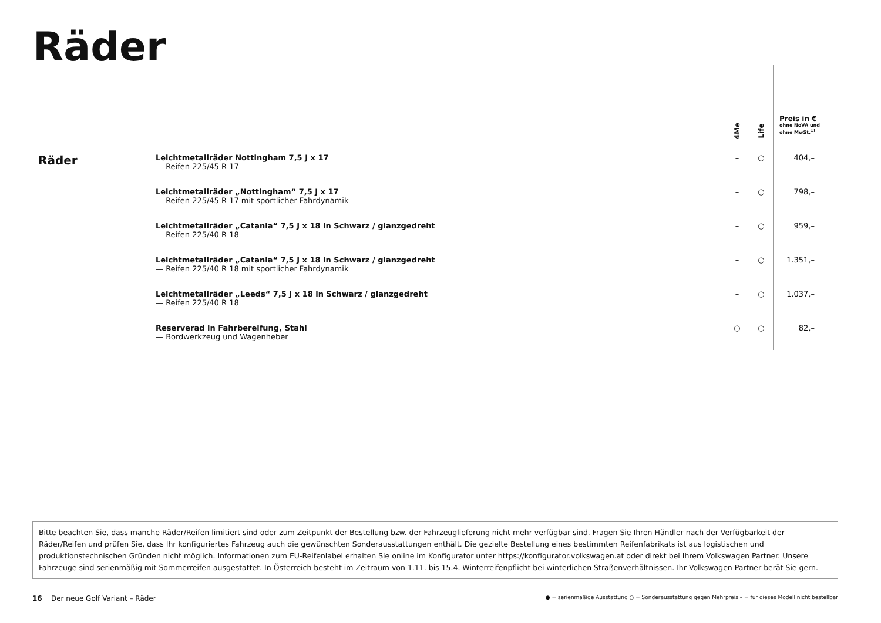Räder
| | | 4Me | Life | Preis in € ohne NoVA und ohne MwSt.<sup>1)</sup> |
| --- | --- | --- | --- | --- |
| Räder | Leichtmetallräder Nottingham 7,5 J x 17 — Reifen 225/45 R 17 | – | ○ | 404,– |
| | Leichtmetallräder „Nottingham“ 7,5 J x 17 — Reifen 225/45 R 17 mit sportlicher Fahrdynamik | – | ○ | 798,– |
| | Leichtmetallräder „Catania“ 7,5 J x 18 in Schwarz / glanzgedreht — Reifen 225/40 R 18 | – | ○ | 959,– |
| | Leichtmetallräder „Catania“ 7,5 J x 18 in Schwarz / glanzgedreht — Reifen 225/40 R 18 mit sportlicher Fahrdynamik | – | ○ | 1.351,– |
| | Leichtmetallräder „Leeds“ 7,5 J x 18 in Schwarz / glanzgedreht — Reifen 225/40 R 18 | – | ○ | 1.037,– |
| | Reserverad in Fahrbereifung, Stahl — Bordwerkzeug und Wagenheber | ○ | ○ | 82,– |
Bitte beachten Sie, dass manche Räder/Reifen limitiert sind oder zum Zeitpunkt der Bestellung bzw. der Fahrzeuglieferung nicht mehr verfügbar sind. Fragen Sie Ihren Händler nach der Verfügbarkeit der Räder/Reifen und prüfen Sie, dass Ihr konfiguriertes Fahrzeug auch die gewünschten Sonderausstattungen enthält. Die gezielte Bestellung eines bestimmten Reifenfabrikats ist aus logistischen und produktionstechnischen Gründen nicht möglich. Informationen zum EU-Reifenlabel erhalten Sie online im Konfigurator unter https://konfigurator.volkswagen.at oder direkt bei Ihrem Volkswagen Partner. Unsere Fahrzeuge sind serienmäßig mit Sommerreifen ausgestattet. In Österreich besteht im Zeitraum von 1.11. bis 15.4. Winterreifenpflicht bei winterlichen Straßenverhältnissen. Ihr Volkswagen Partner berät Sie gern.
16 Der neue Golf Variant – Räder ● = serienmäßige Ausstattung ○ = Sonderausstattung gegen Mehrpreis – = für dieses Modell nicht bestellbar